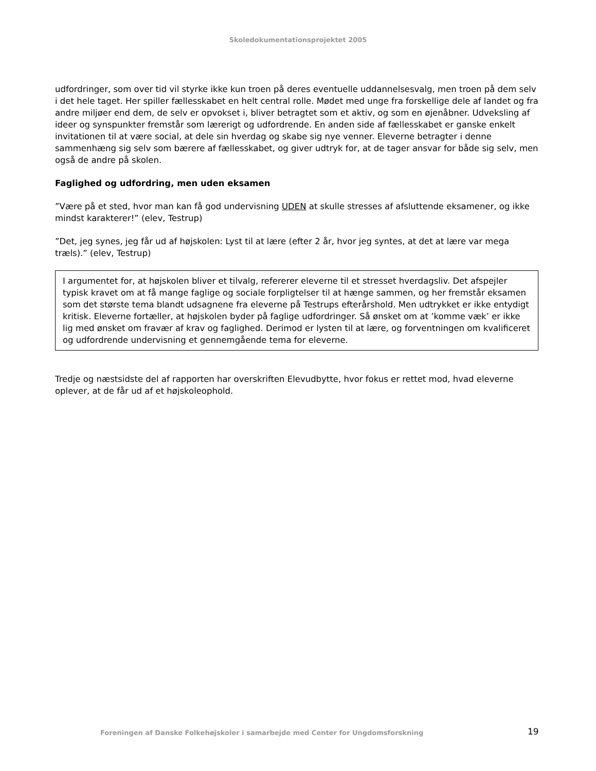Skoledokumentationsprojektet 2005
udfordringer, som over tid vil styrke ikke kun troen på deres eventuelle uddannelsesvalg, men troen på dem selv i det hele taget. Her spiller fællesskabet en helt central rolle. Mødet med unge fra forskellige dele af landet og fra andre miljøer end dem, de selv er opvokset i, bliver betragtet som et aktiv, og som en øjenåbner. Udveksling af ideer og synspunkter fremstår som lærerigt og udfordrende. En anden side af fællesskabet er ganske enkelt invitationen til at være social, at dele sin hverdag og skabe sig nye venner. Eleverne betragter i denne sammenhæng sig selv som bærere af fællesskabet, og giver udtryk for, at de tager ansvar for både sig selv, men også de andre på skolen.
Faglighed og udfordring, men uden eksamen
”Være på et sted, hvor man kan få god undervisning UDEN at skulle stresses af afsluttende eksamener, og ikke mindst karakterer!” (elev, Testrup)
”Det, jeg synes, jeg får ud af højskolen: Lyst til at lære (efter 2 år, hvor jeg syntes, at det at lære var mega træls).” (elev, Testrup)
I argumentet for, at højskolen bliver et tilvalg, refererer eleverne til et stresset hverdagsliv. Det afspejler typisk kravet om at få mange faglige og sociale forpligtelser til at hænge sammen, og her fremstår eksamen som det største tema blandt udsagnene fra eleverne på Testrups efterårshold. Men udtrykket er ikke entydigt kritisk. Eleverne fortæller, at højskolen byder på faglige udfordringer. Så ønsket om at ’komme væk’ er ikke lig med ønsket om fravær af krav og faglighed. Derimod er lysten til at lære, og forventningen om kvalificeret og udfordrende undervisning et gennemgående tema for eleverne.
Tredje og næstsidste del af rapporten har overskriften Elevudbytte, hvor fokus er rettet mod, hvad eleverne oplever, at de får ud af et højskoleophold.
Foreningen af Danske Folkehøjskoler i samarbejde med Center for Ungdomsforskning
19